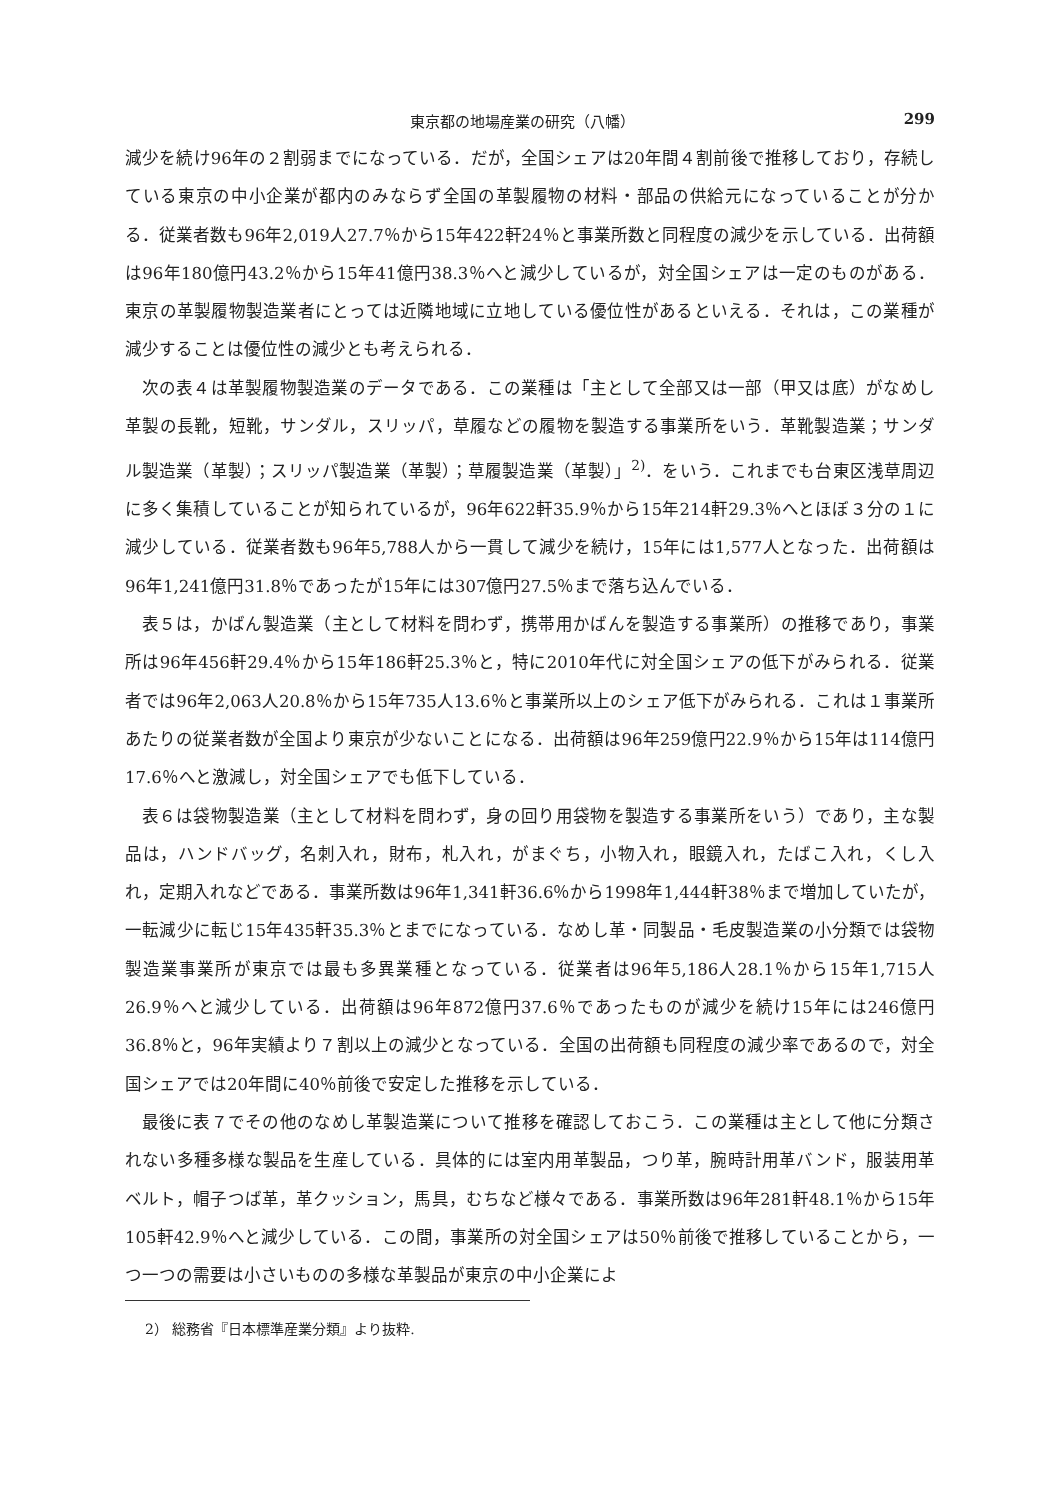東京都の地場産業の研究（八幡） 299
減少を続け96年の２割弱までになっている．だが，全国シェアは20年間４割前後で推移しており，存続している東京の中小企業が都内のみならず全国の革製履物の材料・部品の供給元になっていることが分かる．従業者数も96年2,019人27.7％から15年422軒24％と事業所数と同程度の減少を示している．出荷額は96年180億円43.2％から15年41億円38.3％へと減少しているが，対全国シェアは一定のものがある．東京の革製履物製造業者にとっては近隣地域に立地している優位性があるといえる．それは，この業種が減少することは優位性の減少とも考えられる．
次の表４は革製履物製造業のデータである．この業種は「主として全部又は一部（甲又は底）がなめし革製の長靴，短靴，サンダル，スリッパ，草履などの履物を製造する事業所をいう．革靴製造業；サンダル製造業（革製）；スリッパ製造業（革製）；草履製造業（革製）」<sup>2)</sup>．をいう．これまでも台東区浅草周辺に多く集積していることが知られているが，96年622軒35.9％から15年214軒29.3％へとほぼ３分の１に減少している．従業者数も96年5,788人から一貫して減少を続け，15年には1,577人となった．出荷額は96年1,241億円31.8％であったが15年には307億円27.5％まで落ち込んでいる．
表５は，かばん製造業（主として材料を問わず，携帯用かばんを製造する事業所）の推移であり，事業所は96年456軒29.4％から15年186軒25.3％と，特に2010年代に対全国シェアの低下がみられる．従業者では96年2,063人20.8％から15年735人13.6％と事業所以上のシェア低下がみられる．これは１事業所あたりの従業者数が全国より東京が少ないことになる．出荷額は96年259億円22.9％から15年は114億円17.6％へと激減し，対全国シェアでも低下している．
表６は袋物製造業（主として材料を問わず，身の回り用袋物を製造する事業所をいう）であり，主な製品は，ハンドバッグ，名刺入れ，財布，札入れ，がまぐち，小物入れ，眼鏡入れ，たばこ入れ，くし入れ，定期入れなどである．事業所数は96年1,341軒36.6％から1998年1,444軒38％まで増加していたが，一転減少に転じ15年435軒35.3％とまでになっている．なめし革・同製品・毛皮製造業の小分類では袋物製造業事業所が東京では最も多異業種となっている．従業者は96年5,186人28.1％から15年1,715人26.9％へと減少している．出荷額は96年872億円37.6％であったものが減少を続け15年には246億円36.8％と，96年実績より７割以上の減少となっている．全国の出荷額も同程度の減少率であるので，対全国シェアでは20年間に40％前後で安定した推移を示している．
最後に表７でその他のなめし革製造業について推移を確認しておこう．この業種は主として他に分類されない多種多様な製品を生産している．具体的には室内用革製品，つり革，腕時計用革バンド，服装用革ベルト，帽子つば革，革クッション，馬具，むちなど様々である．事業所数は96年281軒48.1％から15年105軒42.9％へと減少している．この間，事業所の対全国シェアは50％前後で推移していることから，一つ一つの需要は小さいものの多様な革製品が東京の中小企業によ
2） 総務省『日本標準産業分類』より抜粋.